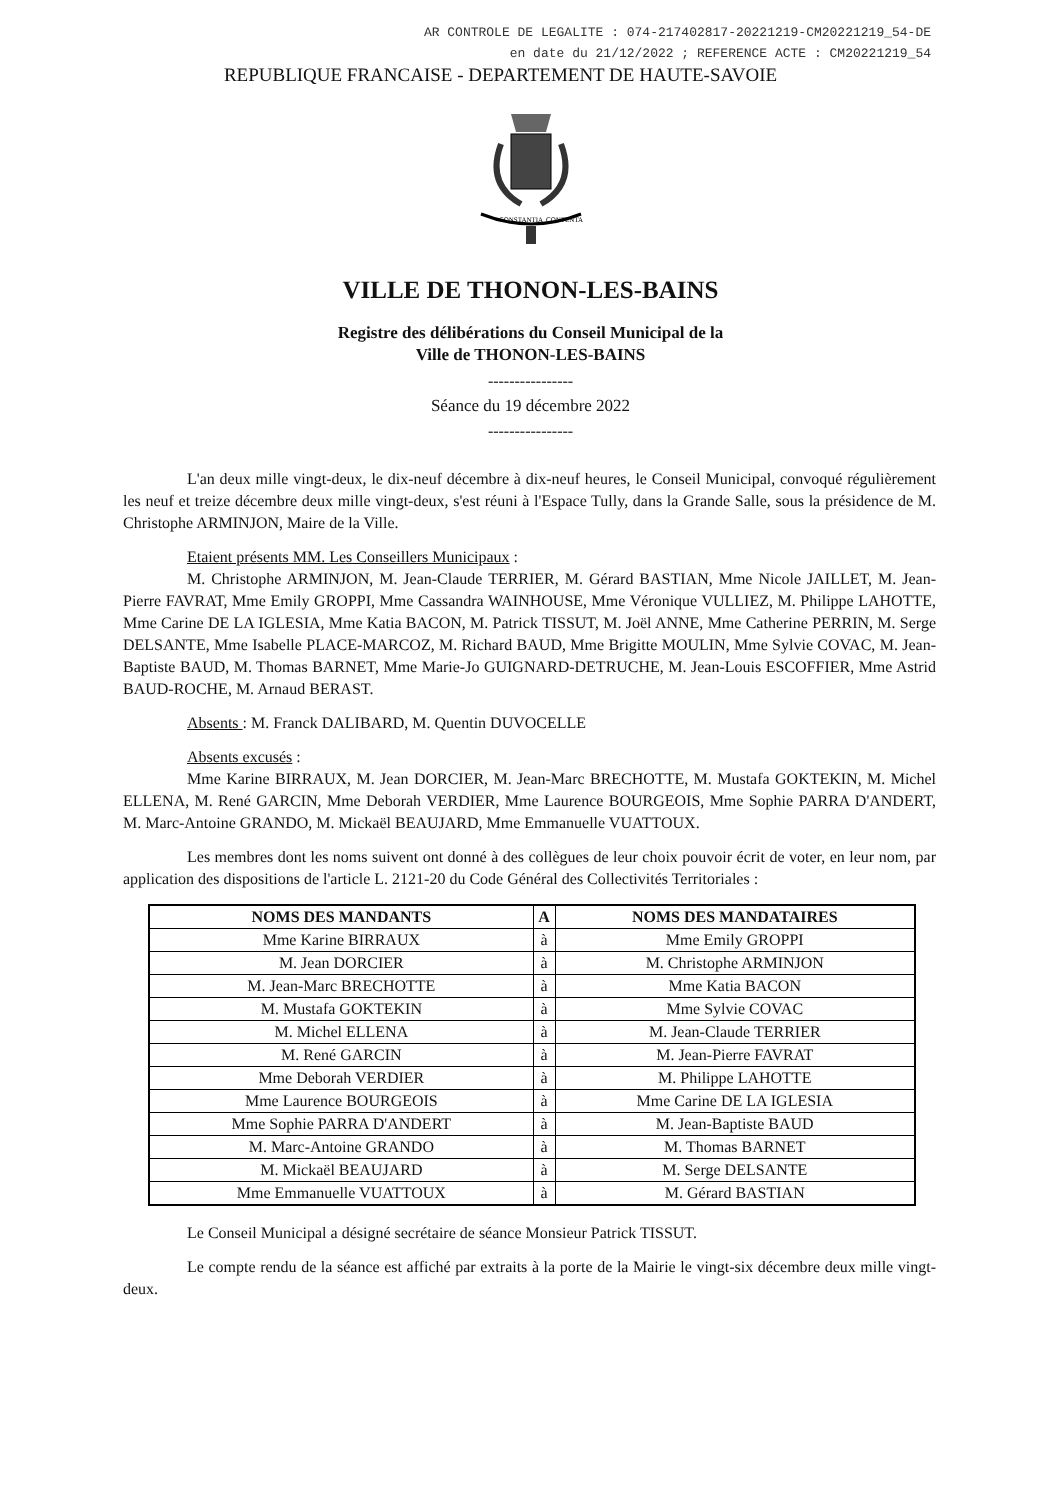AR CONTROLE DE LEGALITE : 074-217402817-20221219-CM20221219_54-DE
en date du 21/12/2022 ; REFERENCE ACTE : CM20221219_54
REPUBLIQUE FRANCAISE - DEPARTEMENT DE HAUTE-SAVOIE
CONSTANTIA
CONTENTA
VILLE DE THONON-LES-BAINS
Registre des délibérations du Conseil Municipal de la
Ville de THONON-LES-BAINS
----------------
Séance du 19 décembre 2022
----------------
L'an deux mille vingt-deux, le dix-neuf décembre à dix-neuf heures, le Conseil Municipal, convoqué régulièrement les neuf et treize décembre deux mille vingt-deux, s'est réuni à l'Espace Tully, dans la Grande Salle, sous la présidence de M. Christophe ARMINJON, Maire de la Ville.
Etaient présents MM. Les Conseillers Municipaux :
M. Christophe ARMINJON, M. Jean-Claude TERRIER, M. Gérard BASTIAN, Mme Nicole JAILLET, M. Jean-Pierre FAVRAT, Mme Emily GROPPI, Mme Cassandra WAINHOUSE, Mme Véronique VULLIEZ, M. Philippe LAHOTTE, Mme Carine DE LA IGLESIA, Mme Katia BACON, M. Patrick TISSUT, M. Joël ANNE, Mme Catherine PERRIN, M. Serge DELSANTE, Mme Isabelle PLACE-MARCOZ, M. Richard BAUD, Mme Brigitte MOULIN, Mme Sylvie COVAC, M. Jean-Baptiste BAUD, M. Thomas BARNET, Mme Marie-Jo GUIGNARD-DETRUCHE, M. Jean-Louis ESCOFFIER, Mme Astrid BAUD-ROCHE, M. Arnaud BERAST.
Absents : M. Franck DALIBARD, M. Quentin DUVOCELLE
Absents excusés :
Mme Karine BIRRAUX, M. Jean DORCIER, M. Jean-Marc BRECHOTTE, M. Mustafa GOKTEKIN, M. Michel ELLENA, M. René GARCIN, Mme Deborah VERDIER, Mme Laurence BOURGEOIS, Mme Sophie PARRA D'ANDERT, M. Marc-Antoine GRANDO, M. Mickaël BEAUJARD, Mme Emmanuelle VUATTOUX.
Les membres dont les noms suivent ont donné à des collègues de leur choix pouvoir écrit de voter, en leur nom, par application des dispositions de l'article L. 2121-20 du Code Général des Collectivités Territoriales :
| NOMS DES MANDANTS | A | NOMS DES MANDATAIRES |
| --- | --- | --- |
| Mme Karine BIRRAUX | à | Mme Emily GROPPI |
| M. Jean DORCIER | à | M. Christophe ARMINJON |
| M. Jean-Marc BRECHOTTE | à | Mme Katia BACON |
| M. Mustafa GOKTEKIN | à | Mme Sylvie COVAC |
| M. Michel ELLENA | à | M. Jean-Claude TERRIER |
| M. René GARCIN | à | M. Jean-Pierre FAVRAT |
| Mme Deborah VERDIER | à | M. Philippe LAHOTTE |
| Mme Laurence BOURGEOIS | à | Mme Carine DE LA IGLESIA |
| Mme Sophie PARRA D'ANDERT | à | M. Jean-Baptiste BAUD |
| M. Marc-Antoine GRANDO | à | M. Thomas BARNET |
| M. Mickaël BEAUJARD | à | M. Serge DELSANTE |
| Mme Emmanuelle VUATTOUX | à | M. Gérard BASTIAN |
Le Conseil Municipal a désigné secrétaire de séance Monsieur Patrick TISSUT.
Le compte rendu de la séance est affiché par extraits à la porte de la Mairie le vingt-six décembre deux mille vingt-deux.